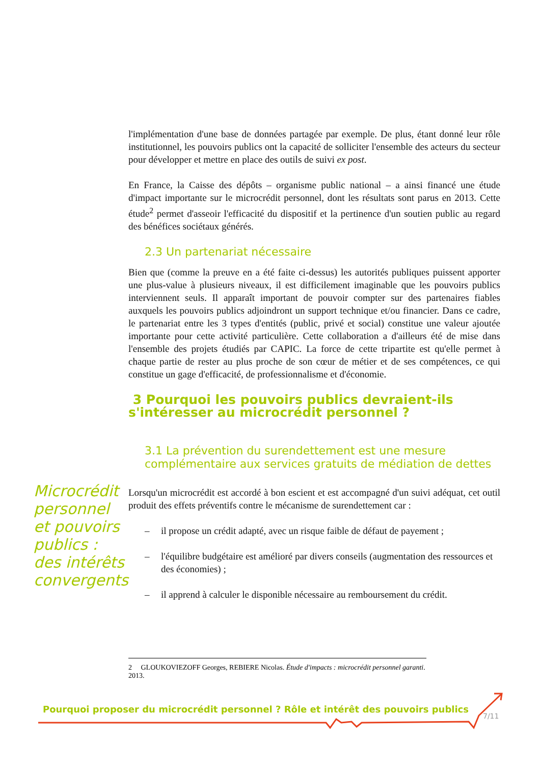l'implémentation d'une base de données partagée par exemple. De plus, étant donné leur rôle institutionnel, les pouvoirs publics ont la capacité de solliciter l'ensemble des acteurs du secteur pour développer et mettre en place des outils de suivi ex post.
En France, la Caisse des dépôts – organisme public national – a ainsi financé une étude d'impact importante sur le microcrédit personnel, dont les résultats sont parus en 2013. Cette étude<sup>2</sup> permet d'asseoir l'efficacité du dispositif et la pertinence d'un soutien public au regard des bénéfices sociétaux générés.
2.3 Un partenariat nécessaire
Bien que (comme la preuve en a été faite ci-dessus) les autorités publiques puissent apporter une plus-value à plusieurs niveaux, il est difficilement imaginable que les pouvoirs publics interviennent seuls. Il apparaît important de pouvoir compter sur des partenaires fiables auxquels les pouvoirs publics adjoindront un support technique et/ou financier. Dans ce cadre, le partenariat entre les 3 types d'entités (public, privé et social) constitue une valeur ajoutée importante pour cette activité particulière. Cette collaboration a d'ailleurs été de mise dans l'ensemble des projets étudiés par CAPIC. La force de cette tripartite est qu'elle permet à chaque partie de rester au plus proche de son cœur de métier et de ses compétences, ce qui constitue un gage d'efficacité, de professionnalisme et d'économie.
3 Pourquoi les pouvoirs publics devraient-ils s'intéresser au microcrédit personnel ?
3.1 La prévention du surendettement est une mesure complémentaire aux services gratuits de médiation de dettes
Lorsqu'un microcrédit est accordé à bon escient et est accompagné d'un suivi adéquat, cet outil produit des effets préventifs contre le mécanisme de surendettement car :
– il propose un crédit adapté, avec un risque faible de défaut de payement ;
– l'équilibre budgétaire est amélioré par divers conseils (augmentation des ressources et des économies) ;
– il apprend à calculer le disponible nécessaire au remboursement du crédit.
Microcrédit
personnel
et pouvoirs
publics :
des intérêts
convergents
2 GLOUKOVIEZOFF Georges, REBIERE Nicolas. Étude d'impacts : microcrédit personnel garanti. 2013.
Pourquoi proposer du microcrédit personnel ? Rôle et intérêt des pouvoirs publics
7/11